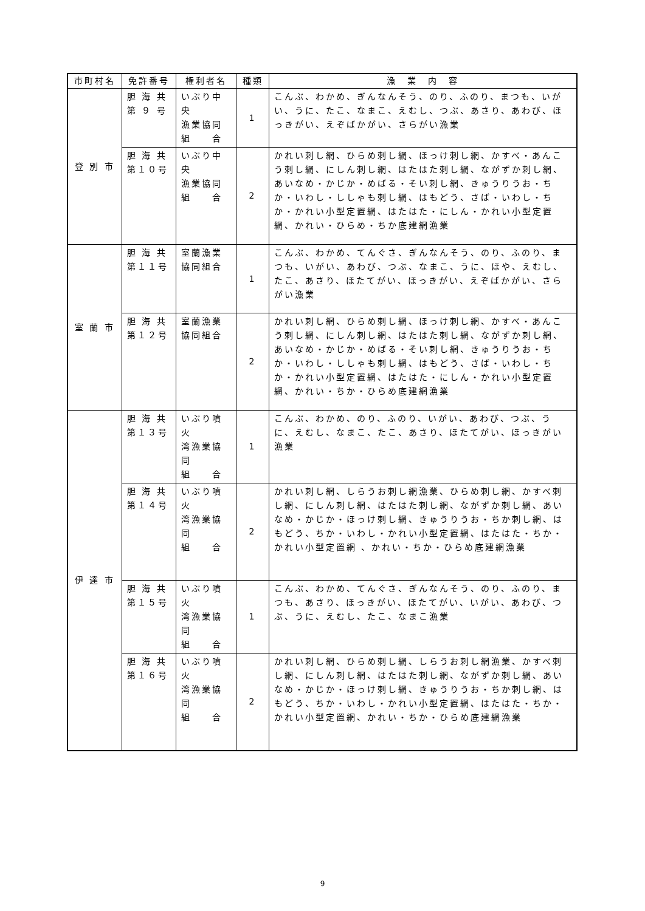| 市町村名 | 免許番号 | 権利者名 | 種類 | 漁 業 内 容 |
| --- | --- | --- | --- | --- |
| 登 別 市 | 胆 海 共 第 ９ 号 | いぶり中央 漁業協同 組 合 | 1 | こんぶ、わかめ、ぎんなんそう、のり、ふのり、まつも、いがい、うに、たこ、なまこ、えむし、つぶ、あさり、あわび、ほっきがい、えぞばかがい、さらがい漁業 |
| | 胆 海 共 第１０号 | いぶり中央 漁業協同 組 合 | 2 | かれい刺し網、ひらめ刺し網、ほっけ刺し網、かすべ・あんこう刺し網、にしん刺し網、はたはた刺し網、ながずか刺し網、あいなめ・かじか・めばる・そい刺し網、きゅうりうお・ちか・いわし・ししゃも刺し網、はもどう、さば・いわし・ちか・かれい小型定置網、はたはた・にしん・かれい小型定置網、かれい・ひらめ・ちか底建網漁業 |
| 室 蘭 市 | 胆 海 共 第１１号 | 室蘭漁業 協同組合 | 1 | こんぶ、わかめ、てんぐさ、ぎんなんそう、のり、ふのり、まつも、いがい、あわび、つぶ、なまこ、うに、ほや、えむし、たこ、あさり、ほたてがい、ほっきがい、えぞばかがい、さらがい漁業 |
| | 胆 海 共 第１２号 | 室蘭漁業 協同組合 | 2 | かれい刺し網、ひらめ刺し網、ほっけ刺し網、かすべ・あんこう刺し網、にしん刺し網、はたはた刺し網、ながずか刺し網、あいなめ・かじか・めばる・そい刺し網、きゅうりうお・ちか・いわし・ししゃも刺し網、はもどう、さば・いわし・ちか・かれい小型定置網、はたはた・にしん・かれい小型定置網、かれい・ちか・ひらめ底建網漁業 |
| 伊 達 市 | 胆 海 共 第１３号 | いぶり噴火 湾漁業協同 組 合 | 1 | こんぶ、わかめ、のり、ふのり、いがい、あわび、つぶ、うに、えむし、なまこ、たこ、あさり、ほたてがい、ほっきがい漁業 |
| | 胆 海 共 第１４号 | いぶり噴火 湾漁業協同 組 合 | 2 | かれい刺し網、しらうお刺し網漁業、ひらめ刺し網、かすべ刺し網、にしん刺し網、はたはた刺し網、ながずか刺し網、あいなめ・かじか・ほっけ刺し網、きゅうりうお・ちか刺し網、はもどう、ちか・いわし・かれい小型定置網、はたはた・ちか・かれい小型定置網 、かれい・ちか・ひらめ底建網漁業 |
| | 胆 海 共 第１５号 | いぶり噴火 湾漁業協同 組 合 | 1 | こんぶ、わかめ、てんぐさ、ぎんなんそう、のり、ふのり、まつも、あさり、ほっきがい、ほたてがい、いがい、あわび、つぶ、うに、えむし、たこ、なまこ漁業 |
| | 胆 海 共 第１６号 | いぶり噴火 湾漁業協同 組 合 | 2 | かれい刺し網、ひらめ刺し網、しらうお刺し網漁業、かすべ刺し網、にしん刺し網、はたはた刺し網、ながずか刺し網、あいなめ・かじか・ほっけ刺し網、きゅうりうお・ちか刺し網、はもどう、ちか・いわし・かれい小型定置網、はたはた・ちか・かれい小型定置網、かれい・ちか・ひらめ底建網漁業 |
9